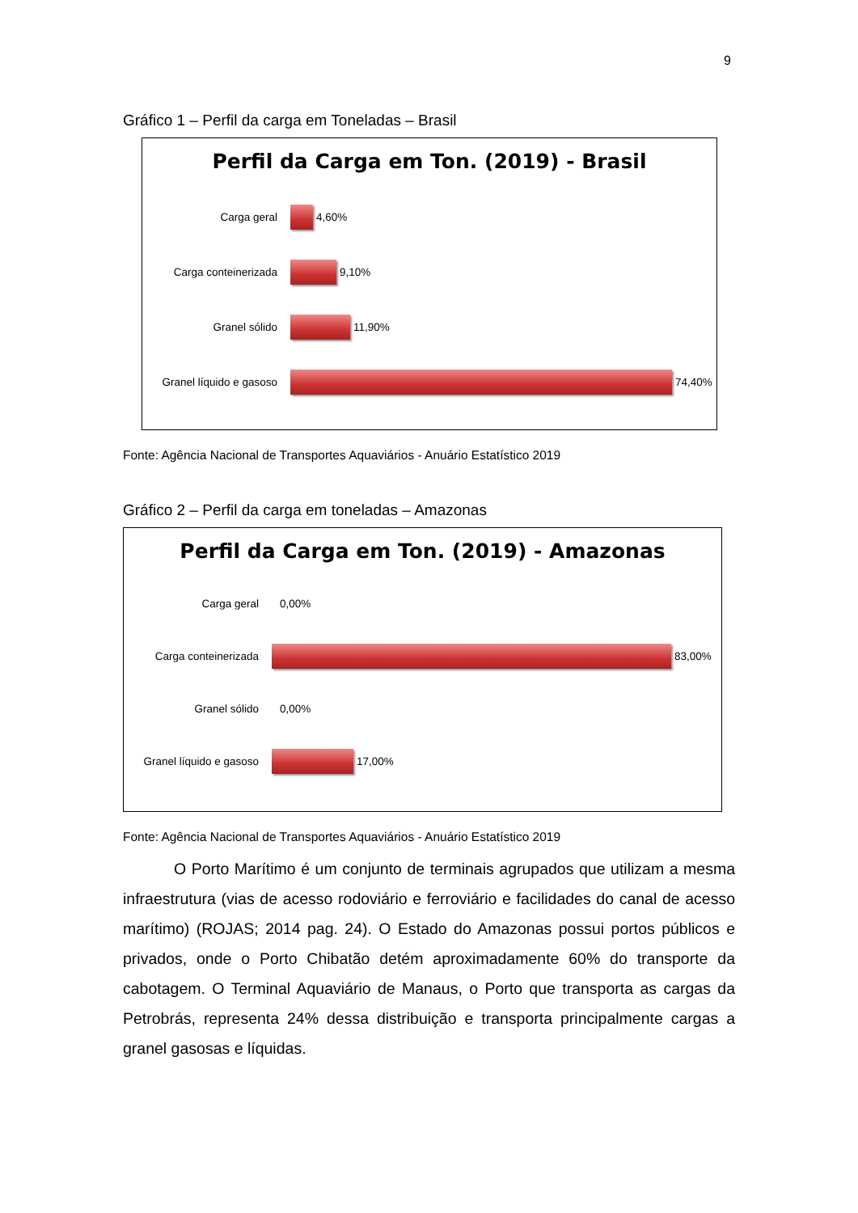9
Gráfico 1 – Perfil da carga em Toneladas – Brasil
Perfil da Carga em Ton. (2019) - Brasil
Carga geral
4,60%
Carga conteinerizada
9,10%
Granel sólido
11,90%
Granel líquido e gasoso
74,40%
Fonte: Agência Nacional de Transportes Aquaviários - Anuário Estatístico 2019
Gráfico 2 – Perfil da carga em toneladas – Amazonas
Perfil da Carga em Ton. (2019) - Amazonas
Carga geral
0,00%
Carga conteinerizada
83,00%
Granel sólido
0,00%
Granel líquido e gasoso
17,00%
Fonte: Agência Nacional de Transportes Aquaviários - Anuário Estatístico 2019
O Porto Marítimo é um conjunto de terminais agrupados que utilizam a mesma infraestrutura (vias de acesso rodoviário e ferroviário e facilidades do canal de acesso marítimo) (ROJAS; 2014 pag. 24). O Estado do Amazonas possui portos públicos e privados, onde o Porto Chibatão detém aproximadamente 60% do transporte da cabotagem. O Terminal Aquaviário de Manaus, o Porto que transporta as cargas da Petrobrás, representa 24% dessa distribuição e transporta principalmente cargas a granel gasosas e líquidas.